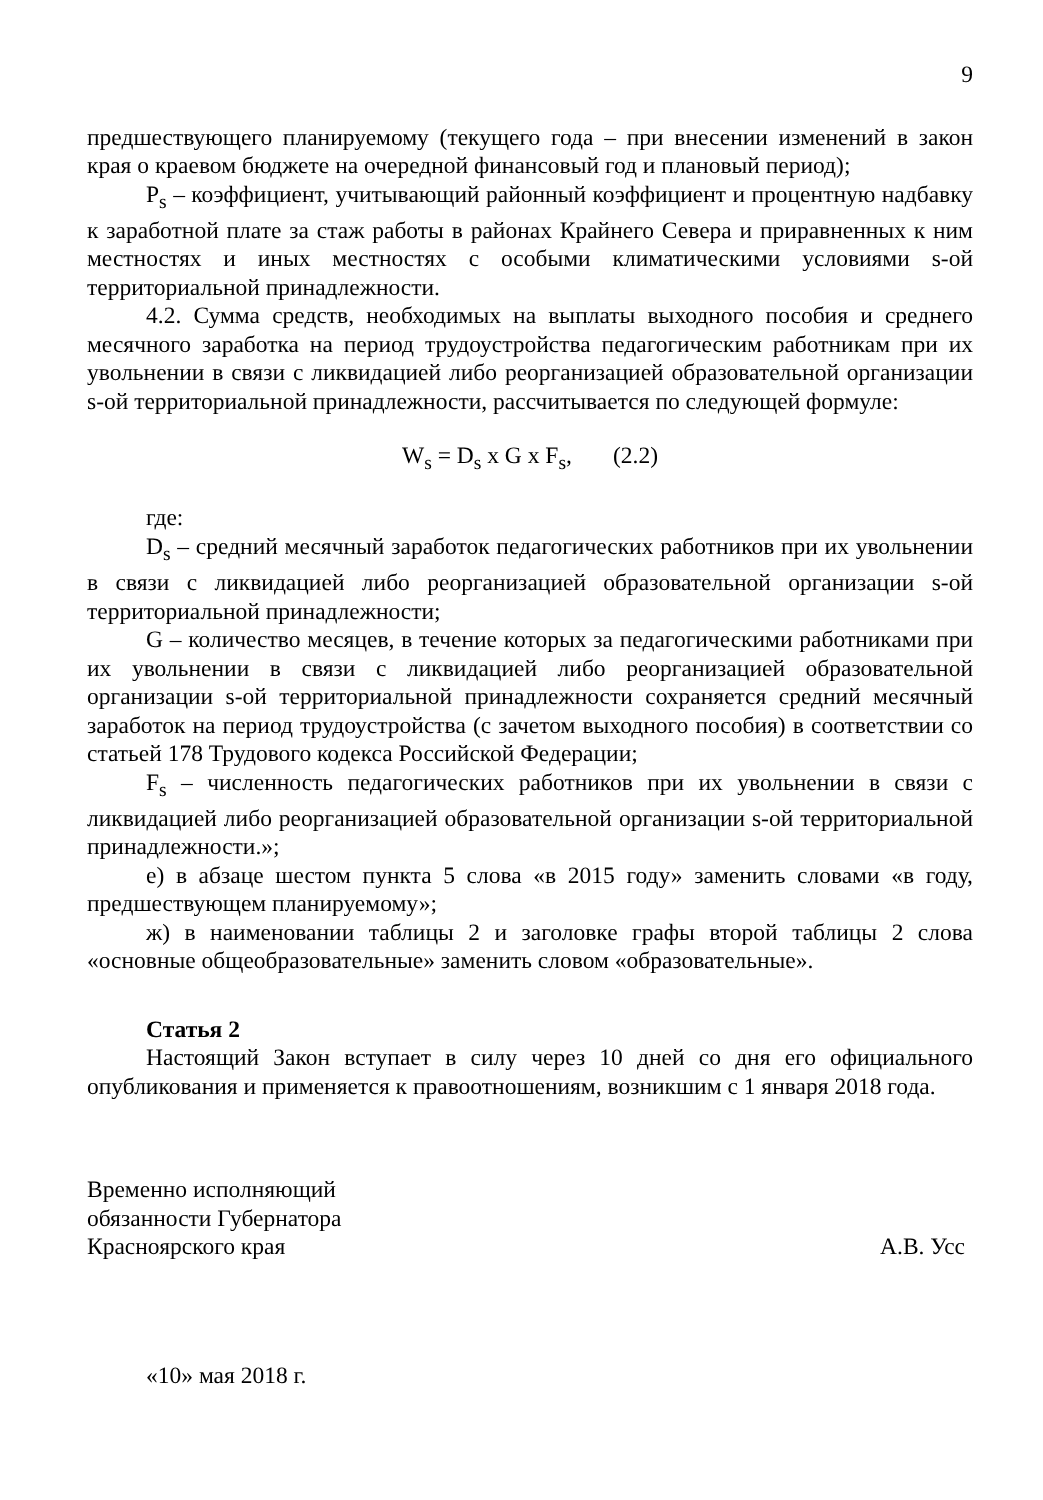9
предшествующего планируемому (текущего года – при внесении изменений в закон края о краевом бюджете на очередной финансовый год и плановый период);
P<sub>s</sub> – коэффициент, учитывающий районный коэффициент и процентную надбавку к заработной плате за стаж работы в районах Крайнего Севера и приравненных к ним местностях и иных местностях с особыми климатическими условиями s-ой территориальной принадлежности.
4.2. Сумма средств, необходимых на выплаты выходного пособия и среднего месячного заработка на период трудоустройства педагогическим работникам при их увольнении в связи с ликвидацией либо реорганизацией образовательной организации s-ой территориальной принадлежности, рассчитывается по следующей формуле:
W<sub>s</sub> = D<sub>s</sub> x G x F<sub>s</sub>, (2.2)
где:
D<sub>s</sub> – средний месячный заработок педагогических работников при их увольнении в связи с ликвидацией либо реорганизацией образовательной организации s-ой территориальной принадлежности;
G – количество месяцев, в течение которых за педагогическими работниками при их увольнении в связи с ликвидацией либо реорганизацией образовательной организации s-ой территориальной принадлежности сохраняется средний месячный заработок на период трудоустройства (с зачетом выходного пособия) в соответствии со статьей 178 Трудового кодекса Российской Федерации;
F<sub>s</sub> – численность педагогических работников при их увольнении в связи с ликвидацией либо реорганизацией образовательной организации s-ой территориальной принадлежности.»;
е) в абзаце шестом пункта 5 слова «в 2015 году» заменить словами «в году, предшествующем планируемому»;
ж) в наименовании таблицы 2 и заголовке графы второй таблицы 2 слова «основные общеобразовательные» заменить словом «образовательные».
Статья 2
Настоящий Закон вступает в силу через 10 дней со дня его официального опубликования и применяется к правоотношениям, возникшим с 1 января 2018 года.
Временно исполняющий
обязанности Губернатора
Красноярского края
А.В. Усс
«10» мая 2018 г.